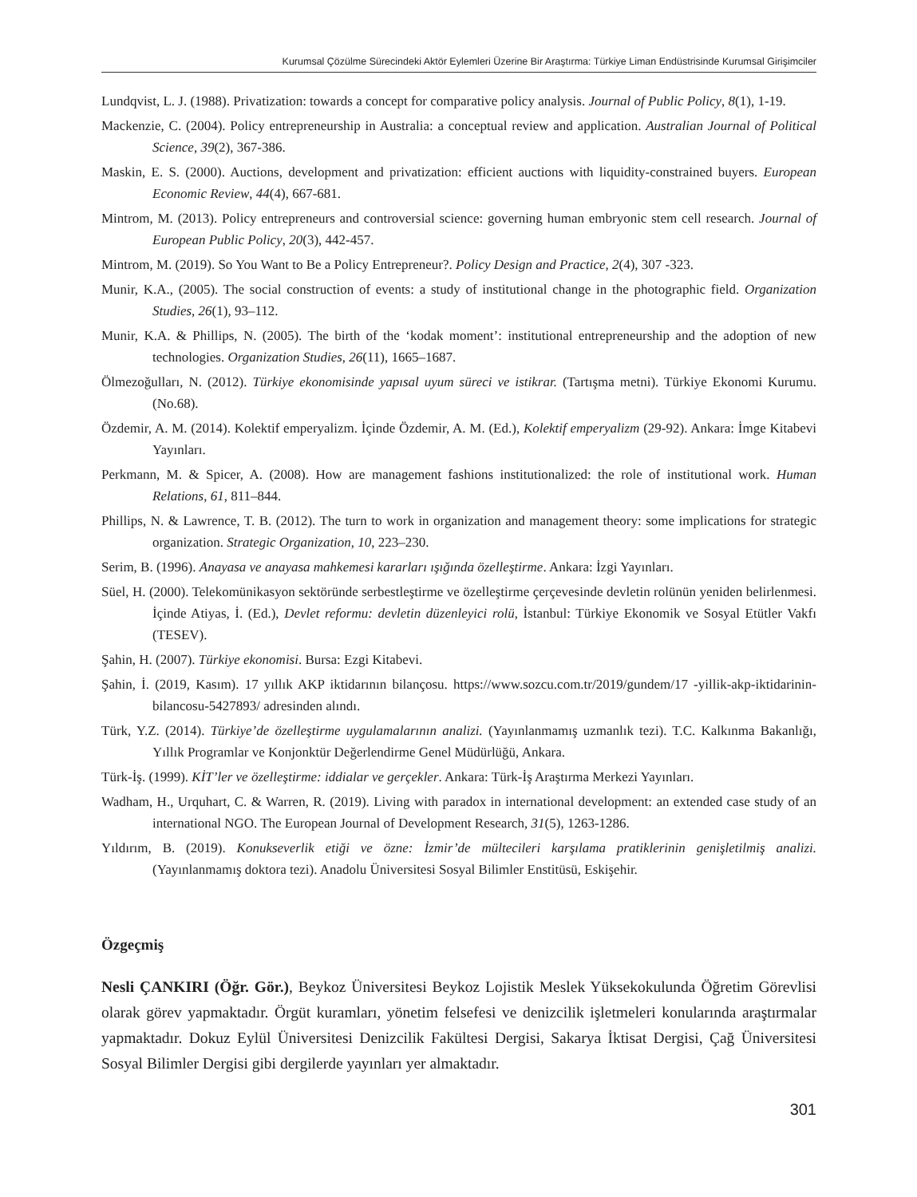Kurumsal Çözülme Sürecindeki Aktör Eylemleri Üzerine Bir Araştırma: Türkiye Liman Endüstrisinde Kurumsal Girişimciler
Lundqvist, L. J. (1988). Privatization: towards a concept for comparative policy analysis. Journal of Public Policy, 8(1), 1-19.
Mackenzie, C. (2004). Policy entrepreneurship in Australia: a conceptual review and application. Australian Journal of Political Science, 39(2), 367-386.
Maskin, E. S. (2000). Auctions, development and privatization: efficient auctions with liquidity-constrained buyers. European Economic Review, 44(4), 667-681.
Mintrom, M. (2013). Policy entrepreneurs and controversial science: governing human embryonic stem cell research. Journal of European Public Policy, 20(3), 442-457.
Mintrom, M. (2019). So You Want to Be a Policy Entrepreneur?. Policy Design and Practice, 2(4), 307 -323.
Munir, K.A., (2005). The social construction of events: a study of institutional change in the photographic field. Organization Studies, 26(1), 93–112.
Munir, K.A. & Phillips, N. (2005). The birth of the ‘kodak moment’: institutional entrepreneurship and the adoption of new technologies. Organization Studies, 26(11), 1665–1687.
Ölmezoğulları, N. (2012). Türkiye ekonomisinde yapısal uyum süreci ve istikrar. (Tartışma metni). Türkiye Ekonomi Kurumu. (No.68).
Özdemir, A. M. (2014). Kolektif emperyalizm. İçinde Özdemir, A. M. (Ed.), Kolektif emperyalizm (29-92). Ankara: İmge Kitabevi Yayınları.
Perkmann, M. & Spicer, A. (2008). How are management fashions institutionalized: the role of institutional work. Human Relations, 61, 811–844.
Phillips, N. & Lawrence, T. B. (2012). The turn to work in organization and management theory: some implications for strategic organization. Strategic Organization, 10, 223–230.
Serim, B. (1996). Anayasa ve anayasa mahkemesi kararları ışığında özelleştirme. Ankara: İzgi Yayınları.
Süel, H. (2000). Telekomünikasyon sektöründe serbestleştirme ve özelleştirme çerçevesinde devletin rolünün yeniden belirlenmesi. İçinde Atiyas, İ. (Ed.), Devlet reformu: devletin düzenleyici rolü, İstanbul: Türkiye Ekonomik ve Sosyal Etütler Vakfı (TESEV).
Şahin, H. (2007). Türkiye ekonomisi. Bursa: Ezgi Kitabevi.
Şahin, İ. (2019, Kasım). 17 yıllık AKP iktidarının bilançosu. https://www.sozcu.com.tr/2019/gundem/17 -yillik-akp-iktidarinin-bilancosu-5427893/ adresinden alındı.
Türk, Y.Z. (2014). Türkiye’de özelleştirme uygulamalarının analizi. (Yayınlanmamış uzmanlık tezi). T.C. Kalkınma Bakanlığı, Yıllık Programlar ve Konjonktür Değerlendirme Genel Müdürlüğü, Ankara.
Türk-İş. (1999). KİT’ler ve özelleştirme: iddialar ve gerçekler. Ankara: Türk-İş Araştırma Merkezi Yayınları.
Wadham, H., Urquhart, C. & Warren, R. (2019). Living with paradox in international development: an extended case study of an international NGO. The European Journal of Development Research, 31(5), 1263-1286.
Yıldırım, B. (2019). Konukseverlik etiği ve özne: İzmir’de mültecileri karşılama pratiklerinin genişletilmiş analizi. (Yayınlanmamış doktora tezi). Anadolu Üniversitesi Sosyal Bilimler Enstitüsü, Eskişehir.
Özgeçmiş
Nesli ÇANKIRI (Öğr. Gör.), Beykoz Üniversitesi Beykoz Lojistik Meslek Yüksekokulunda Öğretim Görevlisi olarak görev yapmaktadır. Örgüt kuramları, yönetim felsefesi ve denizcilik işletmeleri konularında araştırmalar yapmaktadır. Dokuz Eylül Üniversitesi Denizcilik Fakültesi Dergisi, Sakarya İktisat Dergisi, Çağ Üniversitesi Sosyal Bilimler Dergisi gibi dergilerde yayınları yer almaktadır.
301